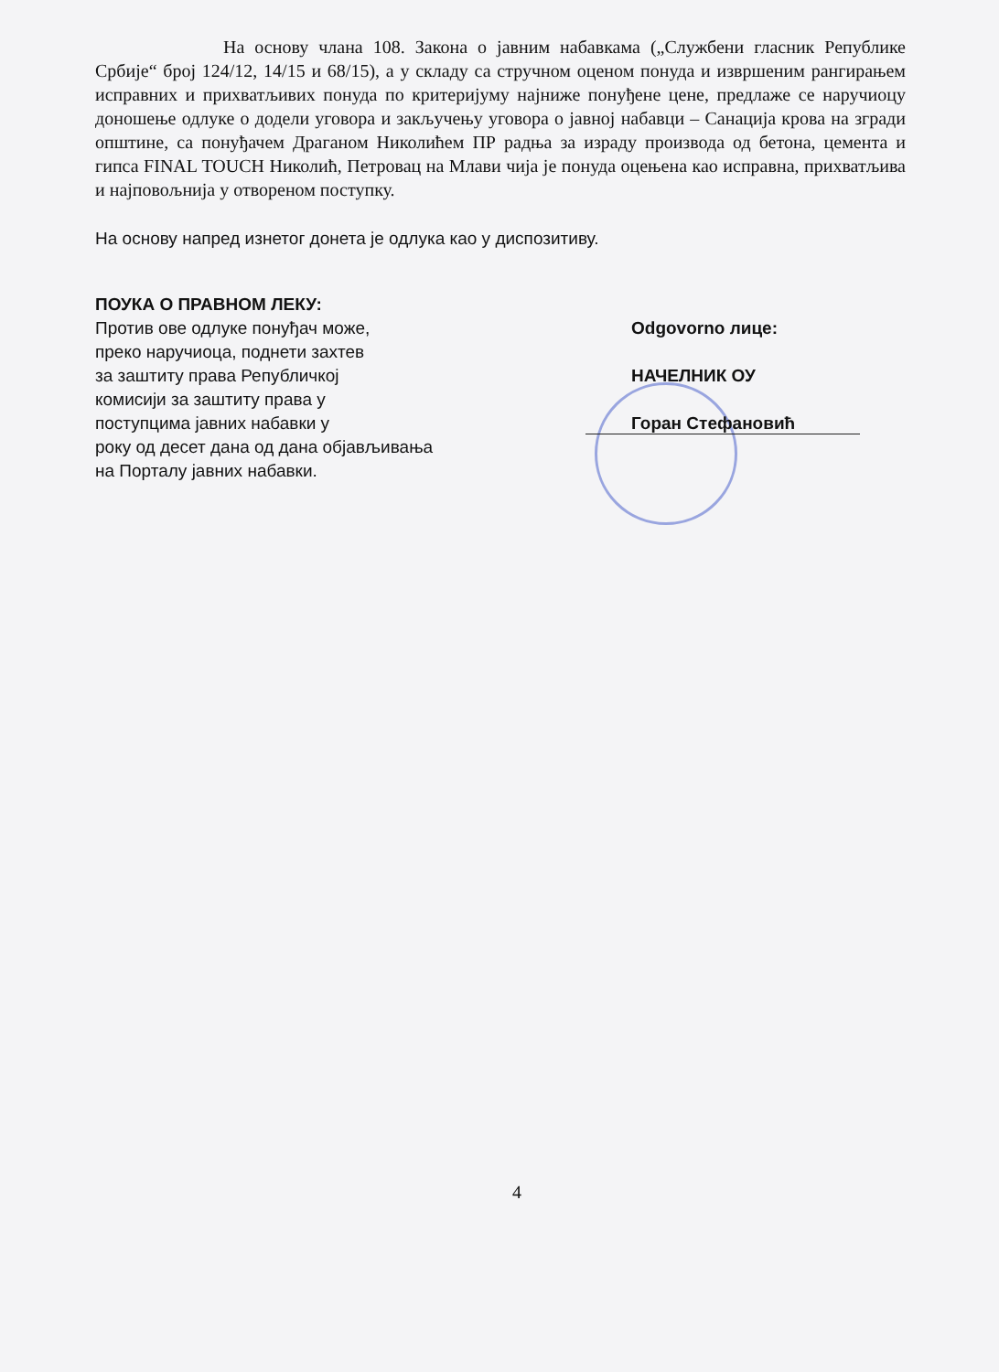На основу члана 108. Закона о јавним набавкама („Службени гласник Републике Србије“ број 124/12, 14/15 и 68/15), а у складу са стручном оценом понуда и извршеним рангирањем исправних и прихватљивих понуда по критеријуму најниже понуђене цене, предлаже се наручиоцу доношење одлуке о додели уговора и закључењу уговора о јавној набавци – Санација крова на згради општине, са понуђачем Драганом Николићем ПР радња за израду производа од бетона, цемента и гипса FINAL TOUCH Николић, Петровац на Млави чија је понуда оцењена као исправна, прихватљива и најповољнија у отвореном поступку.
На основу напред изнетог донета је одлука као у диспозитиву.
ПОУКА О ПРАВНОМ ЛЕКУ:
Против ове одлуке понуђач може,
преко наручиоца, поднети захтев
за заштиту права Републичкој
комисији за заштиту права у
поступцима јавних набавки у
року од десет дана од дана објављивања
на Порталу јавних набавки.
Odgovorno лице:
НАЧЕЛНИК ОУ
Горан Стефановић
4